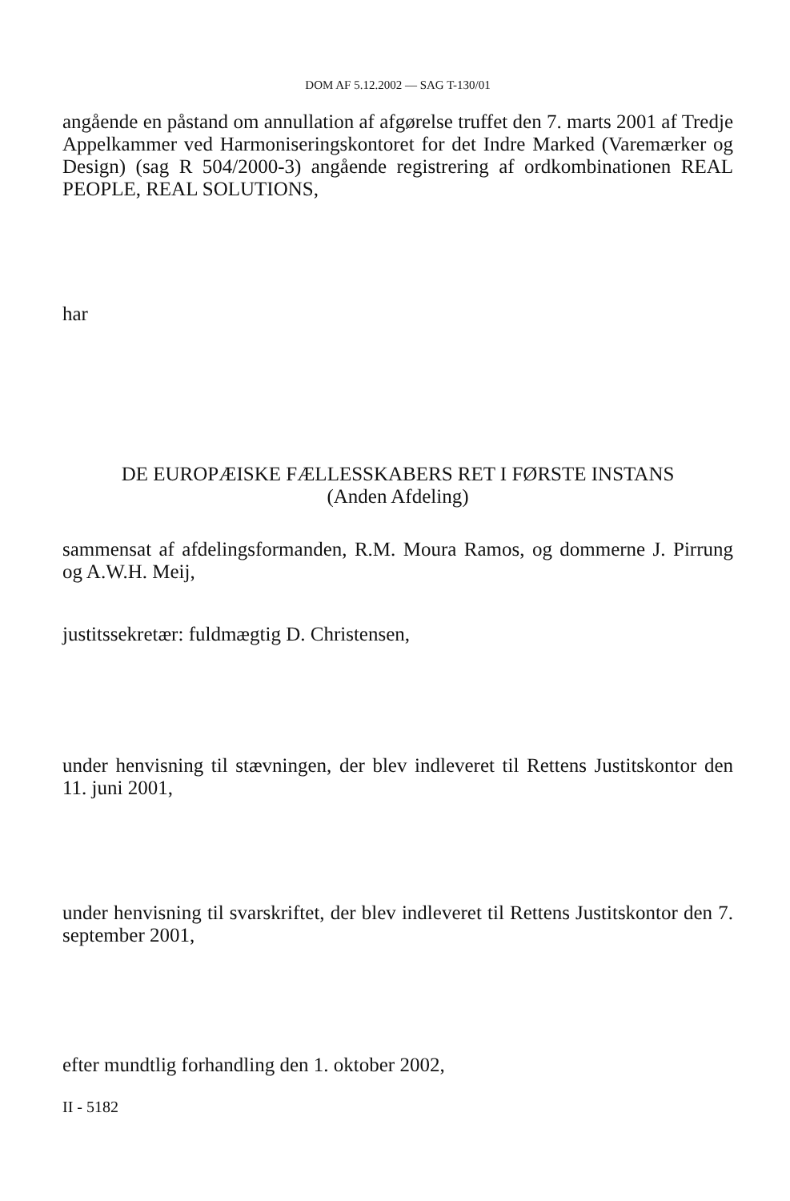DOM AF 5.12.2002 — SAG T-130/01
angående en påstand om annullation af afgørelse truffet den 7. marts 2001 af Tredje Appelkammer ved Harmoniseringskontoret for det Indre Marked (Varemærker og Design) (sag R 504/2000-3) angående registrering af ordkombinationen REAL PEOPLE, REAL SOLUTIONS,
har
DE EUROPÆISKE FÆLLESSKABERS RET I FØRSTE INSTANS
(Anden Afdeling)
sammensat af afdelingsformanden, R.M. Moura Ramos, og dommerne J. Pirrung og A.W.H. Meij,
justitssekretær: fuldmægtig D. Christensen,
under henvisning til stævningen, der blev indleveret til Rettens Justitskontor den 11. juni 2001,
under henvisning til svarskriftet, der blev indleveret til Rettens Justitskontor den 7. september 2001,
efter mundtlig forhandling den 1. oktober 2002,
II - 5182